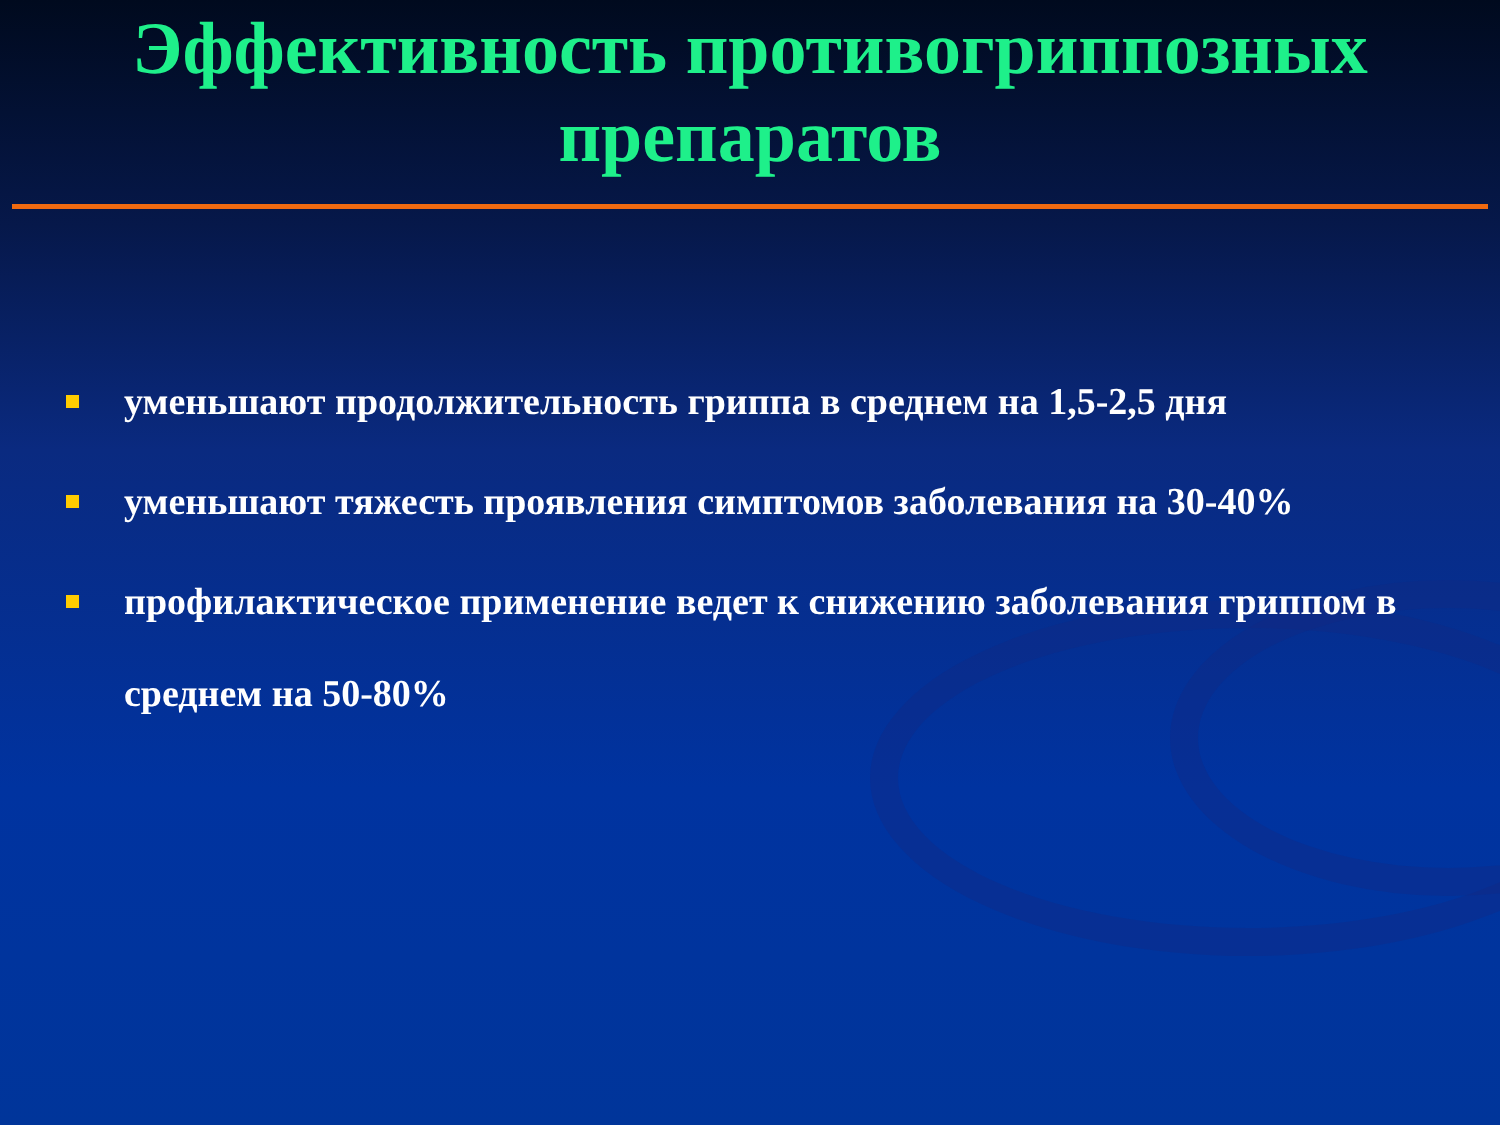Эффективность противогриппозных
препаратов
уменьшают продолжительность гриппа в среднем на 1,5-2,5 дня
уменьшают тяжесть проявления симптомов заболевания на 30-40%
профилактическое применение ведет к снижению заболевания гриппом в среднем на 50-80%